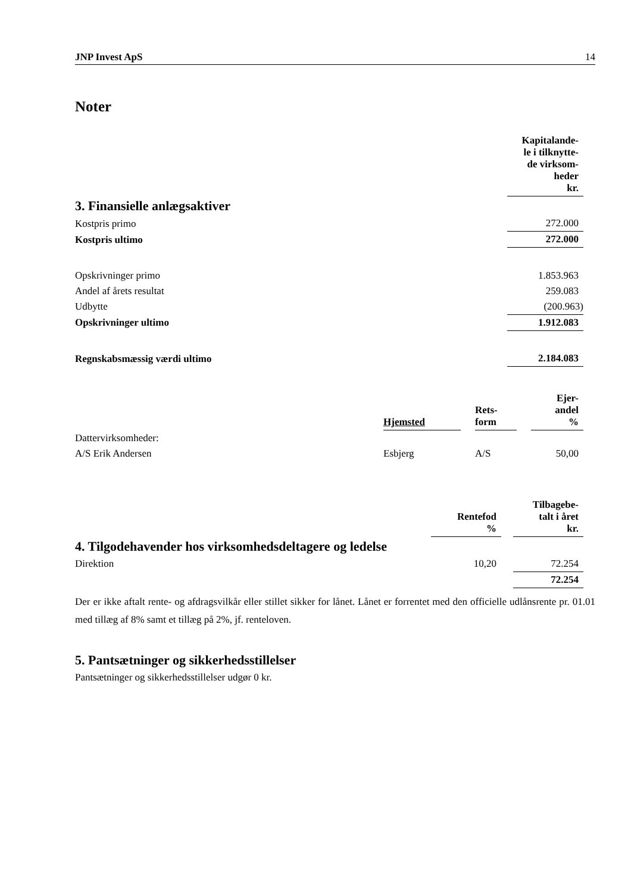JNP Invest ApS 14
Noter
| | Kapitalande- le i tilknytte- de virksom- heder kr. | |
| 3. Finansielle anlægsaktiver | | |
| Kostpris primo | 272.000 | |
| Kostpris ultimo | 272.000 | |
| Opskrivninger primo | 1.853.963 | |
| Andel af årets resultat | 259.083 | |
| Udbytte | (200.963) | |
| Opskrivninger ultimo | 1.912.083 | |
| Regnskabsmæssig værdi ultimo | 2.184.083 | |
| | Hjemsted | | Rets- form | | Ejer- andel % | |
| Dattervirksomheder: | | | | | | |
| A/S Erik Andersen | Esbjerg | | A/S | | 50,00 | |
| | Rentefod % | | Tilbagebe- talt i året kr. | |
| 4. Tilgodehavender hos virksomhedsdeltagere og ledelse | | | | |
| Direktion | 10,20 | | 72.254 | |
| | | | 72.254 | |
Der er ikke aftalt rente- og afdragsvilkår eller stillet sikker for lånet. Lånet er forrentet med den officielle udlånsrente pr. 01.01 med tillæg af 8% samt et tillæg på 2%, jf. renteloven.
5. Pantsætninger og sikkerhedsstillelser
Pantsætninger og sikkerhedsstillelser udgør 0 kr.